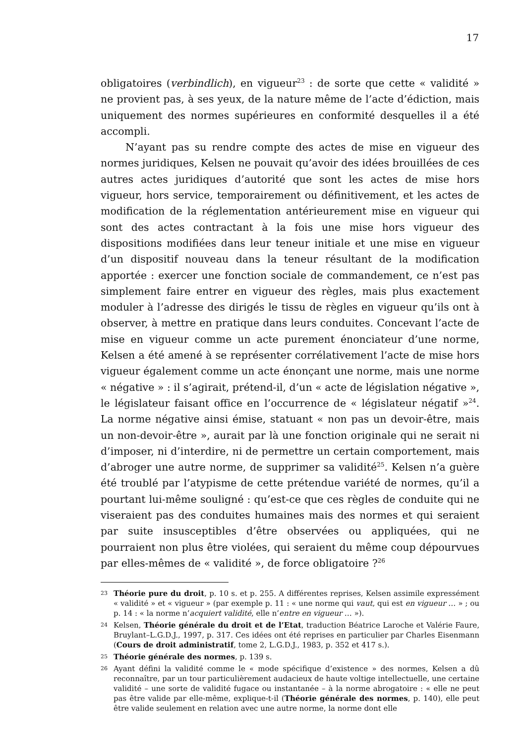17
obligatoires (verbindlich), en vigueur<sup>23</sup> : de sorte que cette « validité » ne provient pas, à ses yeux, de la nature même de l’acte d’édiction, mais uniquement des normes supérieures en conformité desquelles il a été accompli.
N’ayant pas su rendre compte des actes de mise en vigueur des normes juridiques, Kelsen ne pouvait qu’avoir des idées brouillées de ces autres actes juridiques d’autorité que sont les actes de mise hors vigueur, hors service, temporairement ou définitivement, et les actes de modification de la réglementation antérieurement mise en vigueur qui sont des actes contractant à la fois une mise hors vigueur des dispositions modifiées dans leur teneur initiale et une mise en vigueur d’un dispositif nouveau dans la teneur résultant de la modification apportée : exercer une fonction sociale de commandement, ce n’est pas simplement faire entrer en vigueur des règles, mais plus exactement moduler à l’adresse des dirigés le tissu de règles en vigueur qu’ils ont à observer, à mettre en pratique dans leurs conduites. Concevant l’acte de mise en vigueur comme un acte purement énonciateur d’une norme, Kelsen a été amené à se représenter corrélativement l’acte de mise hors vigueur également comme un acte énonçant une norme, mais une norme « négative » : il s’agirait, prétend-il, d’un « acte de législation négative », le législateur faisant office en l’occurrence de « législateur négatif »<sup>24</sup>. La norme négative ainsi émise, statuant « non pas un devoir-être, mais un non-devoir-être », aurait par là une fonction originale qui ne serait ni d’imposer, ni d’interdire, ni de permettre un certain comportement, mais d’abroger une autre norme, de supprimer sa validité<sup>25</sup>. Kelsen n’a guère été troublé par l’atypisme de cette prétendue variété de normes, qu’il a pourtant lui-même souligné : qu’est-ce que ces règles de conduite qui ne viseraient pas des conduites humaines mais des normes et qui seraient par suite insusceptibles d’être observées ou appliquées, qui ne pourraient non plus être violées, qui seraient du même coup dépourvues par elles-mêmes de « validité », de force obligatoire ?<sup>26</sup>
23 Théorie pure du droit, p. 10 s. et p. 255. A différentes reprises, Kelsen assimile expressément « validité » et « vigueur » (par exemple p. 11 : « une norme qui vaut, qui est en vigueur … » ; ou p. 14 : « la norme n’acquiert validité, elle n’entre en vigueur … »).
24 Kelsen, Théorie générale du droit et de l’Etat, traduction Béatrice Laroche et Valérie Faure, Bruylant–L.G.D.J., 1997, p. 317. Ces idées ont été reprises en particulier par Charles Eisenmann (Cours de droit administratif, tome 2, L.G.D.J., 1983, p. 352 et 417 s.).
25 Théorie générale des normes, p. 139 s.
26 Ayant défini la validité comme le « mode spécifique d’existence » des normes, Kelsen a dû reconnaître, par un tour particulièrement audacieux de haute voltige intellectuelle, une certaine validité – une sorte de validité fugace ou instantanée – à la norme abrogatoire : « elle ne peut pas être valide par elle-même, explique-t-il (Théorie générale des normes, p. 140), elle peut être valide seulement en relation avec une autre norme, la norme dont elle